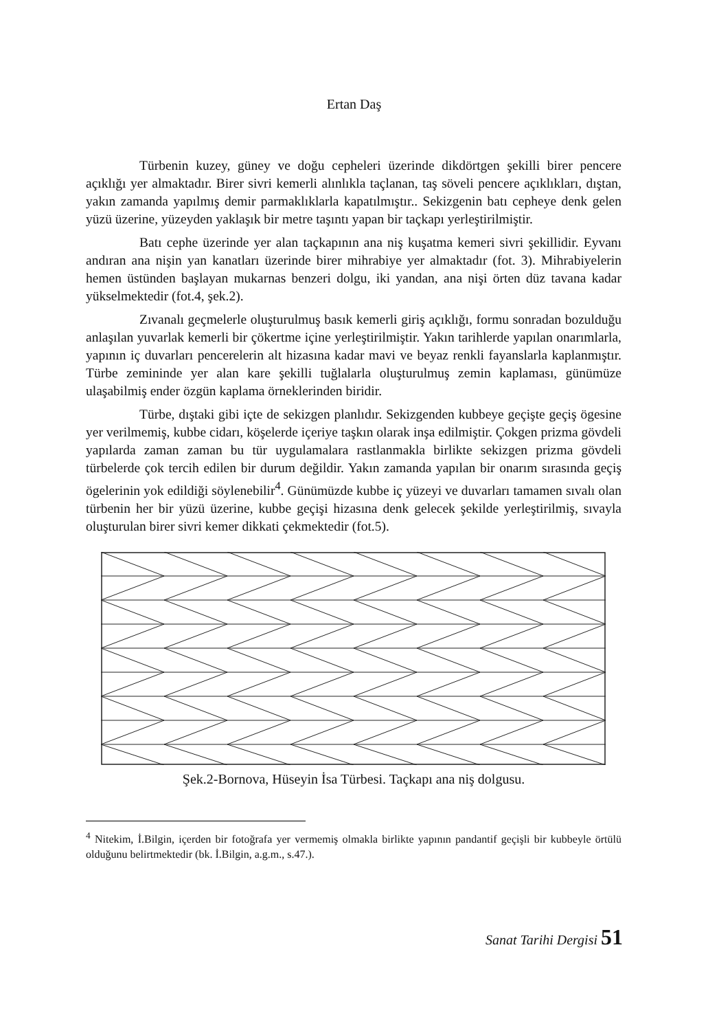Ertan Daş
Türbenin kuzey, güney ve doğu cepheleri üzerinde dikdörtgen şekilli birer pencere açıklığı yer almaktadır. Birer sivri kemerli alınlıkla taçlanan, taş söveli pencere açıklıkları, dıştan, yakın zamanda yapılmış demir parmaklıklarla kapatılmıştır.. Sekizgenin batı cepheye denk gelen yüzü üzerine, yüzeyden yaklaşık bir metre taşıntı yapan bir taçkapı yerleştirilmiştir.
Batı cephe üzerinde yer alan taçkapının ana niş kuşatma kemeri sivri şekillidir. Eyvanı andıran ana nişin yan kanatları üzerinde birer mihrabiye yer almaktadır (fot. 3). Mihrabiyelerin hemen üstünden başlayan mukarnas benzeri dolgu, iki yandan, ana nişi örten düz tavana kadar yükselmektedir (fot.4, şek.2).
Zıvanalı geçmelerle oluşturulmuş basık kemerli giriş açıklığı, formu sonradan bozulduğu anlaşılan yuvarlak kemerli bir çökertme içine yerleştirilmiştir. Yakın tarihlerde yapılan onarımlarla, yapının iç duvarları pencerelerin alt hizasına kadar mavi ve beyaz renkli fayanslarla kaplanmıştır. Türbe zemininde yer alan kare şekilli tuğlalarla oluşturulmuş zemin kaplaması, günümüze ulaşabilmiş ender özgün kaplama örneklerinden biridir.
Türbe, dıştaki gibi içte de sekizgen planlıdır. Sekizgenden kubbeye geçişte geçiş ögesine yer verilmemiş, kubbe cidarı, köşelerde içeriye taşkın olarak inşa edilmiştir. Çokgen prizma gövdeli yapılarda zaman zaman bu tür uygulamalara rastlanmakla birlikte sekizgen prizma gövdeli türbelerde çok tercih edilen bir durum değildir. Yakın zamanda yapılan bir onarım sırasında geçiş ögelerinin yok edildiği söylenebilir<sup>4</sup>. Günümüzde kubbe iç yüzeyi ve duvarları tamamen sıvalı olan türbenin her bir yüzü üzerine, kubbe geçişi hizasına denk gelecek şekilde yerleştirilmiş, sıvayla oluşturulan birer sivri kemer dikkati çekmektedir (fot.5).
Şek.2-Bornova, Hüseyin İsa Türbesi. Taçkapı ana niş dolgusu.
<sup>4</sup> Nitekim, İ.Bilgin, içerden bir fotoğrafa yer vermemiş olmakla birlikte yapının pandantif geçişli bir kubbeyle örtülü olduğunu belirtmektedir (bk. İ.Bilgin, a.g.m., s.47.).
Sanat Tarihi Dergisi 51